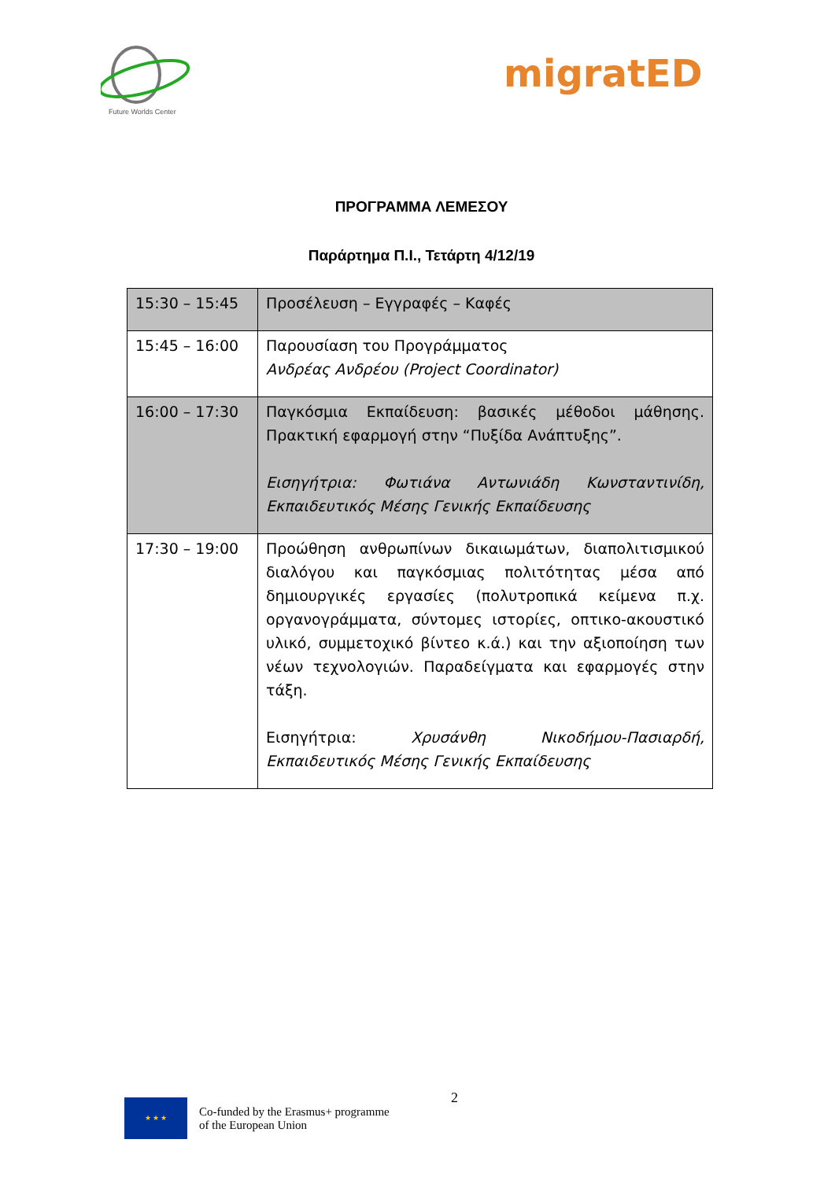Future Worlds Center
migratED
ΠΡΟΓΡΑΜΜΑ ΛΕΜΕΣΟΥ
Παράρτημα Π.Ι., Τετάρτη 4/12/19
| 15:30 – 15:45 | Προσέλευση – Εγγραφές – Καφές |
| 15:45 – 16:00 | Παρουσίαση του Προγράμματος Ανδρέας Ανδρέου (Project Coordinator) |
| 16:00 – 17:30 | Παγκόσμια Εκπαίδευση: βασικές μέθοδοι μάθησης. Πρακτική εφαρμογή στην “Πυξίδα Ανάπτυξης”. Εισηγήτρια: Φωτιάνα Αντωνιάδη Κωνσταντινίδη, Εκπαιδευτικός Μέσης Γενικής Εκπαίδευσης |
| 17:30 – 19:00 | Προώθηση ανθρωπίνων δικαιωμάτων, διαπολιτισμικού διαλόγου και παγκόσμιας πολιτότητας μέσα από δημιουργικές εργασίες (πολυτροπικά κείμενα π.χ. οργανογράμματα, σύντομες ιστορίες, οπτικο-ακουστικό υλικό, συμμετοχικό βίντεο κ.ά.) και την αξιοποίηση των νέων τεχνολογιών. Παραδείγματα και εφαρμογές στην τάξη. Εισηγήτρια: Χρυσάνθη Νικοδήμου-Πασιαρδή, Εκπαιδευτικός Μέσης Γενικής Εκπαίδευσης |
2
★ ★ ★
Co-funded by the Erasmus+ programme
of the European Union